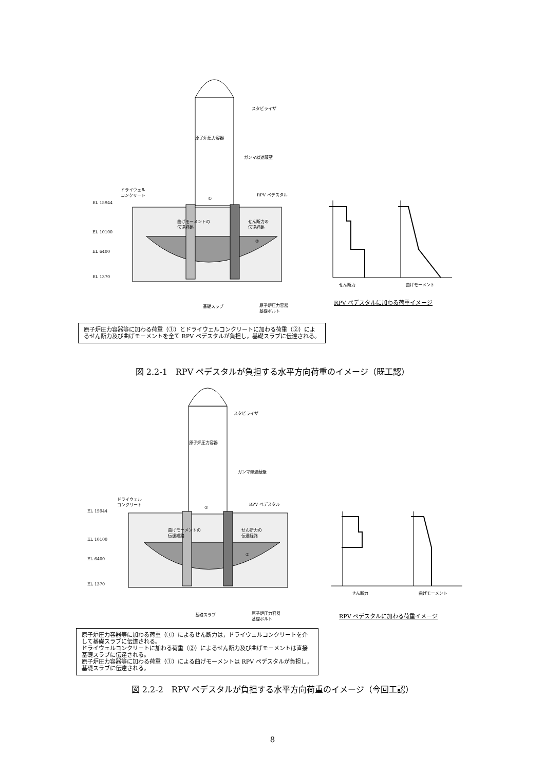EL 15944
EL 10100
EL 6400
EL 1370
スタビライザ
原子炉圧力容器
ガンマ線遮蔽壁
ドライウェル
コンクリート
RPV ペデスタル
①
曲げモーメントの
伝達経路
せん断力の
伝達経路
②
基礎スラブ
原子炉圧力容器
基礎ボルト
せん断力 曲げモーメント
RPV ペデスタルに加わる荷重イメージ
原子炉圧力容器等に加わる荷重（①）とドライウェルコンクリートに加わる荷重（②）によるせん断力及び曲げモーメントを全て RPV ペデスタルが負担し，基礎スラブに伝達される。
図 2.2-1　RPV ペデスタルが負担する水平方向荷重のイメージ（既工認）
EL 15944
EL 10100
EL 6400
EL 1370
スタビライザ
原子炉圧力容器
ガンマ線遮蔽壁
ドライウェル
コンクリート
RPV ペデスタル
①
曲げモーメントの
伝達経路
せん断力の
伝達経路
②
基礎スラブ
原子炉圧力容器
基礎ボルト
せん断力 曲げモーメント
RPV ペデスタルに加わる荷重イメージ
原子炉圧力容器等に加わる荷重（①）によるせん断力は，ドライウェルコンクリートを介して基礎スラブに伝達される。
ドライウェルコンクリートに加わる荷重（②）によるせん断力及び曲げモーメントは直接基礎スラブに伝達される。
原子炉圧力容器等に加わる荷重（①）による曲げモーメントは RPV ペデスタルが負担し，基礎スラブに伝達される。
図 2.2-2　RPV ペデスタルが負担する水平方向荷重のイメージ（今回工認）
8